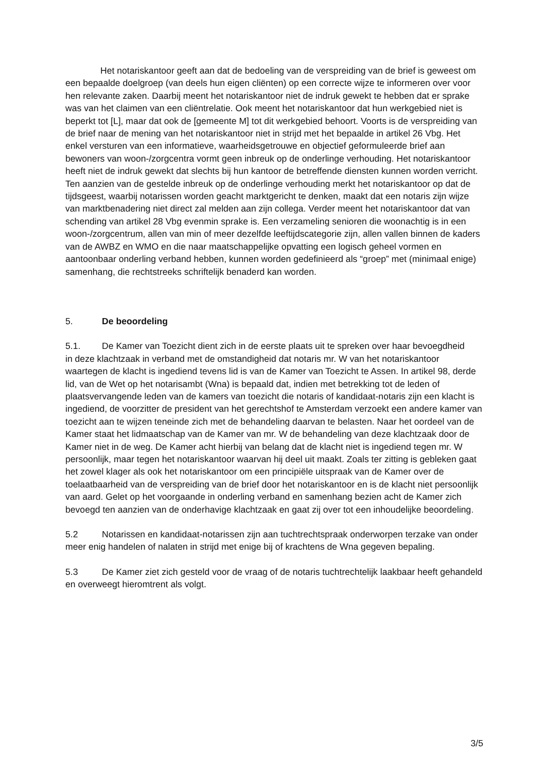Het notariskantoor geeft aan dat de bedoeling van de verspreiding van de brief is geweest om een bepaalde doelgroep (van deels hun eigen cliënten) op een correcte wijze te informeren over voor hen relevante zaken. Daarbij meent het notariskantoor niet de indruk gewekt te hebben dat er sprake was van het claimen van een cliëntrelatie. Ook meent het notariskantoor dat hun werkgebied niet is beperkt tot [L], maar dat ook de [gemeente M] tot dit werkgebied behoort. Voorts is de verspreiding van de brief naar de mening van het notariskantoor niet in strijd met het bepaalde in artikel 26 Vbg. Het enkel versturen van een informatieve, waarheidsgetrouwe en objectief geformuleerde brief aan bewoners van woon-/zorgcentra vormt geen inbreuk op de onderlinge verhouding. Het notariskantoor heeft niet de indruk gewekt dat slechts bij hun kantoor de betreffende diensten kunnen worden verricht. Ten aanzien van de gestelde inbreuk op de onderlinge verhouding merkt het notariskantoor op dat de tijdsgeest, waarbij notarissen worden geacht marktgericht te denken, maakt dat een notaris zijn wijze van marktbenadering niet direct zal melden aan zijn collega. Verder meent het notariskantoor dat van schending van artikel 28 Vbg evenmin sprake is. Een verzameling senioren die woonachtig is in een woon-/zorgcentrum, allen van min of meer dezelfde leeftijdscategorie zijn, allen vallen binnen de kaders van de AWBZ en WMO en die naar maatschappelijke opvatting een logisch geheel vormen en aantoonbaar onderling verband hebben, kunnen worden gedefinieerd als “groep” met (minimaal enige) samenhang, die rechtstreeks schriftelijk benaderd kan worden.
5. De beoordeling
5.1. De Kamer van Toezicht dient zich in de eerste plaats uit te spreken over haar bevoegdheid
in deze klachtzaak in verband met de omstandigheid dat notaris mr. W van het notariskantoor waartegen de klacht is ingediend tevens lid is van de Kamer van Toezicht te Assen. In artikel 98, derde lid, van de Wet op het notarisambt (Wna) is bepaald dat, indien met betrekking tot de leden of plaatsvervangende leden van de kamers van toezicht die notaris of kandidaat-notaris zijn een klacht is ingediend, de voorzitter de president van het gerechtshof te Amsterdam verzoekt een andere kamer van toezicht aan te wijzen teneinde zich met de behandeling daarvan te belasten. Naar het oordeel van de Kamer staat het lidmaatschap van de Kamer van mr. W de behandeling van deze klachtzaak door de Kamer niet in de weg. De Kamer acht hierbij van belang dat de klacht niet is ingediend tegen mr. W persoonlijk, maar tegen het notariskantoor waarvan hij deel uit maakt. Zoals ter zitting is gebleken gaat het zowel klager als ook het notariskantoor om een principiële uitspraak van de Kamer over de toelaatbaarheid van de verspreiding van de brief door het notariskantoor en is de klacht niet persoonlijk van aard. Gelet op het voorgaande in onderling verband en samenhang bezien acht de Kamer zich bevoegd ten aanzien van de onderhavige klachtzaak en gaat zij over tot een inhoudelijke beoordeling.
5.2 Notarissen en kandidaat-notarissen zijn aan tuchtrechtspraak onderworpen terzake van onder meer enig handelen of nalaten in strijd met enige bij of krachtens de Wna gegeven bepaling.
5.3 De Kamer ziet zich gesteld voor de vraag of de notaris tuchtrechtelijk laakbaar heeft gehandeld en overweegt hieromtrent als volgt.
3/5